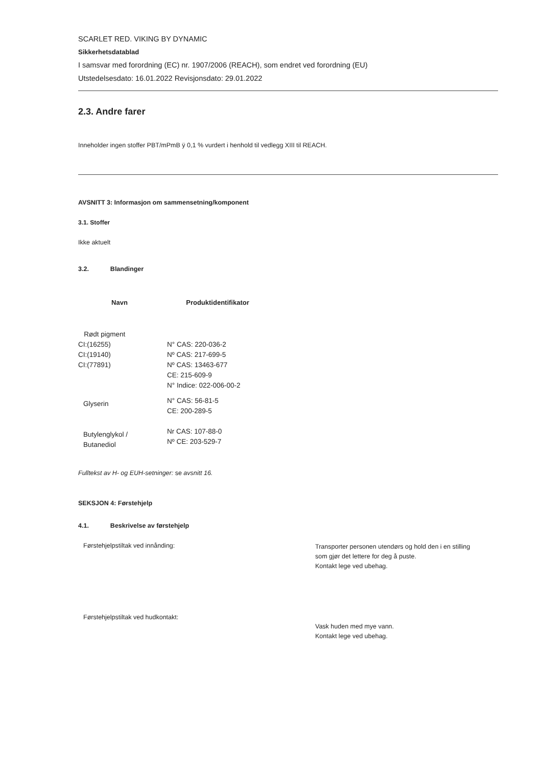SCARLET RED. VIKING BY DYNAMIC
Sikkerhetsdatablad
I samsvar med forordning (EC) nr. 1907/2006 (REACH), som endret ved forordning (EU)
Utstedelsesdato: 16.01.2022 Revisjonsdato: 29.01.2022
2.3. Andre farer
Inneholder ingen stoffer PBT/mPmB ÿ 0,1 % vurdert i henhold til vedlegg XIII til REACH.
AVSNITT 3: Informasjon om sammensetning/komponent
3.1. Stoffer
Ikke aktuelt
3.2. Blandinger
| Navn | Produktidentifikator |
| --- | --- |
| Rødt pigment CI:(16255) CI:(19140) CI:(77891) | N° CAS: 220-036-2 Nº CAS: 217-699-5 Nº CAS: 13463-677 CE: 215-609-9 N° Indice: 022-006-00-2 |
| Glyserin | N° CAS: 56-81-5 CE: 200-289-5 |
| Butylenglykol / Butanediol | Nr CAS: 107-88-0 Nº CE: 203-529-7 |
Fulltekst av H- og EUH-setninger: se avsnitt 16.
SEKSJON 4: Førstehjelp
4.1. Beskrivelse av førstehjelp
Førstehjelpstiltak ved innånding:
Transporter personen utendørs og hold den i en stilling
som gjør det lettere for deg å puste.
Kontakt lege ved ubehag.
Førstehjelpstiltak ved hudkontakt:
Vask huden med mye vann.
Kontakt lege ved ubehag.